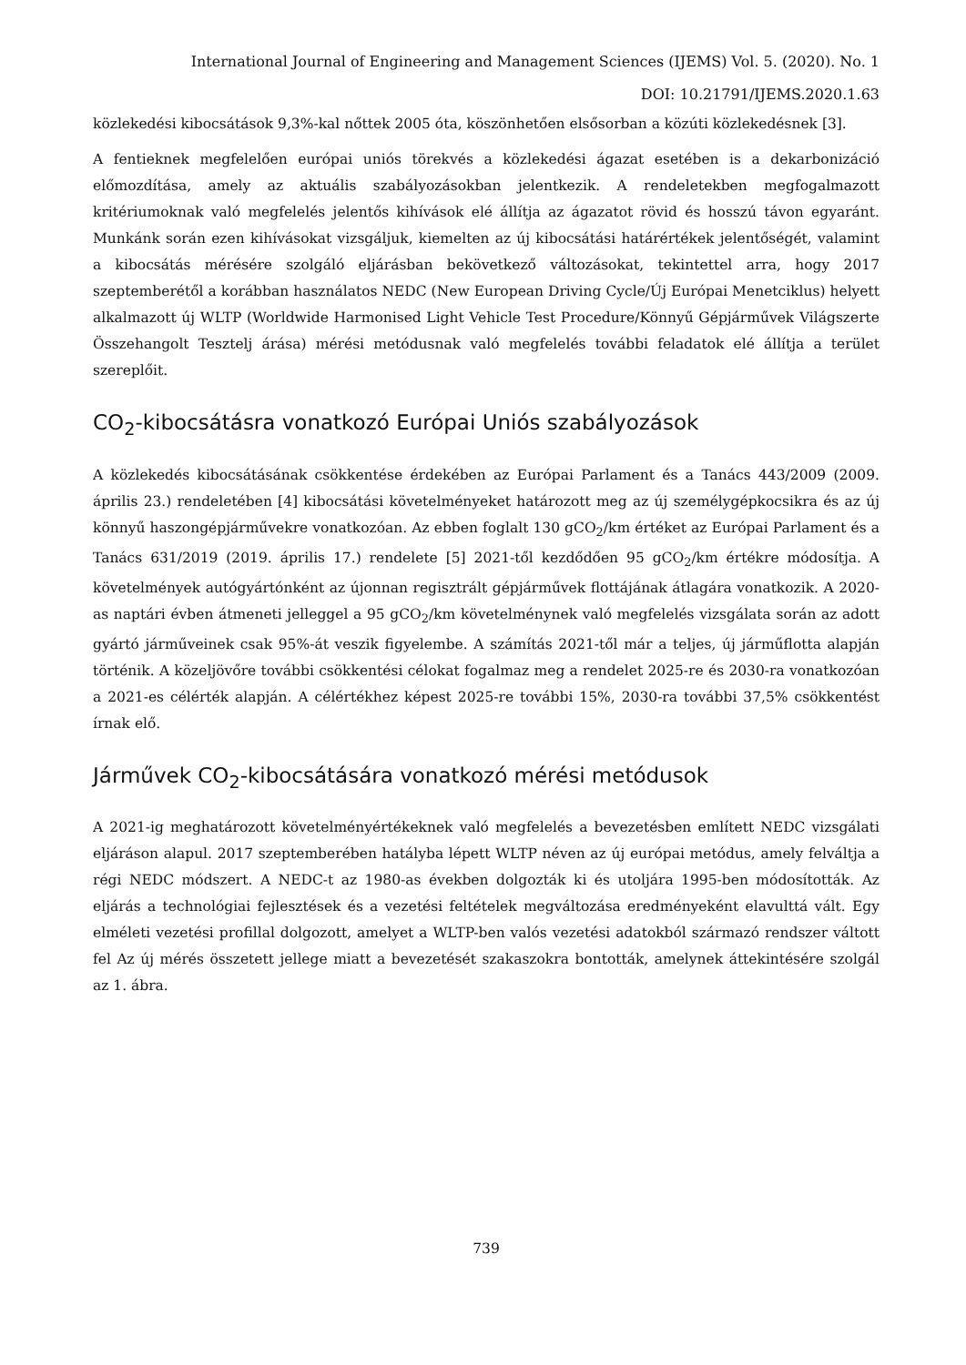International Journal of Engineering and Management Sciences (IJEMS) Vol. 5. (2020). No. 1
DOI: 10.21791/IJEMS.2020.1.63
közlekedési kibocsátások 9,3%-kal nőttek 2005 óta, köszönhetően elsősorban a közúti közlekedésnek [3].
A fentieknek megfelelően európai uniós törekvés a közlekedési ágazat esetében is a dekarbonizáció előmozdítása, amely az aktuális szabályozásokban jelentkezik. A rendeletekben megfogalmazott kritériumoknak való megfelelés jelentős kihívások elé állítja az ágazatot rövid és hosszú távon egyaránt. Munkánk során ezen kihívásokat vizsgáljuk, kiemelten az új kibocsátási határértékek jelentőségét, valamint a kibocsátás mérésére szolgáló eljárásban bekövetkező változásokat, tekintettel arra, hogy 2017 szeptemberétől a korábban használatos NEDC (New European Driving Cycle/Új Európai Menetciklus) helyett alkalmazott új WLTP (Worldwide Harmonised Light Vehicle Test Procedure/Könnyű Gépjárművek Világszerte Összehangolt Tesztelj árása) mérési metódusnak való megfelelés további feladatok elé állítja a terület szereplőit.
CO<sub>2</sub>-kibocsátásra vonatkozó Európai Uniós szabályozások
A közlekedés kibocsátásának csökkentése érdekében az Európai Parlament és a Tanács 443/2009 (2009. április 23.) rendeletében [4] kibocsátási követelményeket határozott meg az új személygépkocsikra és az új könnyű haszongépjárművekre vonatkozóan. Az ebben foglalt 130 gCO<sub>2</sub>/km értéket az Európai Parlament és a Tanács 631/2019 (2019. április 17.) rendelete [5] 2021-től kezdődően 95 gCO<sub>2</sub>/km értékre módosítja. A követelmények autógyártónként az újonnan regisztrált gépjárművek flottájának átlagára vonatkozik. A 2020-as naptári évben átmeneti jelleggel a 95 gCO<sub>2</sub>/km követelménynek való megfelelés vizsgálata során az adott gyártó járműveinek csak 95%-át veszik figyelembe. A számítás 2021-től már a teljes, új járműflotta alapján történik. A közeljövőre további csökkentési célokat fogalmaz meg a rendelet 2025-re és 2030-ra vonatkozóan a 2021-es célérték alapján. A célértékhez képest 2025-re további 15%, 2030-ra további 37,5% csökkentést írnak elő.
Járművek CO<sub>2</sub>-kibocsátására vonatkozó mérési metódusok
A 2021-ig meghatározott követelményértékeknek való megfelelés a bevezetésben említett NEDC vizsgálati eljáráson alapul. 2017 szeptemberében hatályba lépett WLTP néven az új európai metódus, amely felváltja a régi NEDC módszert. A NEDC-t az 1980-as években dolgozták ki és utoljára 1995-ben módosították. Az eljárás a technológiai fejlesztések és a vezetési feltételek megváltozása eredményeként elavulttá vált. Egy elméleti vezetési profillal dolgozott, amelyet a WLTP-ben valós vezetési adatokból származó rendszer váltott fel Az új mérés összetett jellege miatt a bevezetését szakaszokra bontották, amelynek áttekintésére szolgál az 1. ábra.
739